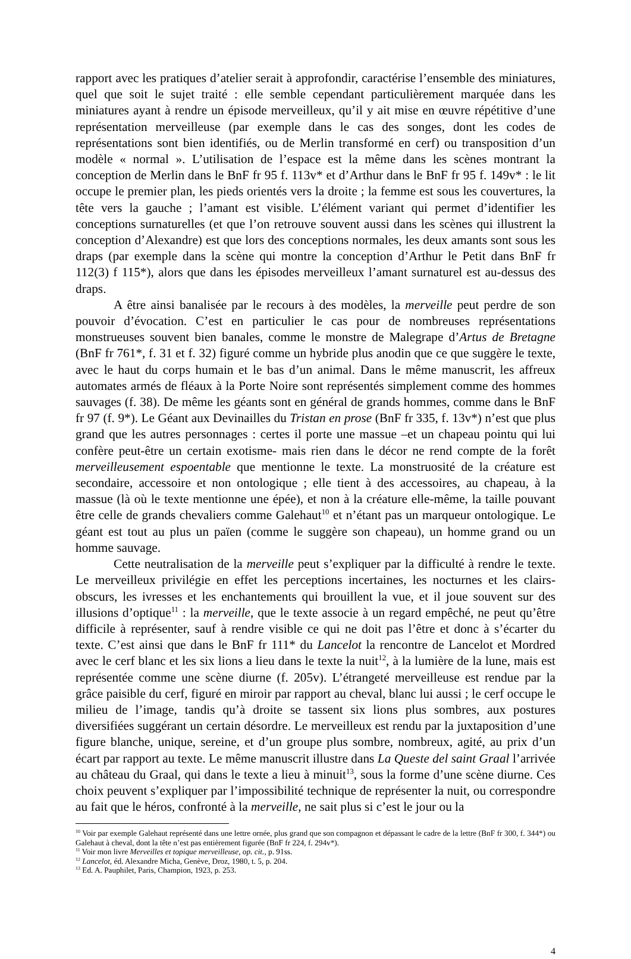rapport avec les pratiques d’atelier serait à approfondir, caractérise l’ensemble des miniatures, quel que soit le sujet traité : elle semble cependant particulièrement marquée dans les miniatures ayant à rendre un épisode merveilleux, qu’il y ait mise en œuvre répétitive d’une représentation merveilleuse (par exemple dans le cas des songes, dont les codes de représentations sont bien identifiés, ou de Merlin transformé en cerf) ou transposition d’un modèle « normal ». L’utilisation de l’espace est la même dans les scènes montrant la conception de Merlin dans le BnF fr 95 f. 113v* et d’Arthur dans le BnF fr 95 f. 149v* : le lit occupe le premier plan, les pieds orientés vers la droite ; la femme est sous les couvertures, la tête vers la gauche ; l’amant est visible. L’élément variant qui permet d’identifier les conceptions surnaturelles (et que l’on retrouve souvent aussi dans les scènes qui illustrent la conception d’Alexandre) est que lors des conceptions normales, les deux amants sont sous les draps (par exemple dans la scène qui montre la conception d’Arthur le Petit dans BnF fr 112(3) f 115*), alors que dans les épisodes merveilleux l’amant surnaturel est au-dessus des draps.
A être ainsi banalisée par le recours à des modèles, la merveille peut perdre de son pouvoir d’évocation. C’est en particulier le cas pour de nombreuses représentations monstrueuses souvent bien banales, comme le monstre de Malegrape d’Artus de Bretagne (BnF fr 761*, f. 31 et f. 32) figuré comme un hybride plus anodin que ce que suggère le texte, avec le haut du corps humain et le bas d’un animal. Dans le même manuscrit, les affreux automates armés de fléaux à la Porte Noire sont représentés simplement comme des hommes sauvages (f. 38). De même les géants sont en général de grands hommes, comme dans le BnF fr 97 (f. 9*). Le Géant aux Devinailles du Tristan en prose (BnF fr 335, f. 13v*) n’est que plus grand que les autres personnages : certes il porte une massue –et un chapeau pointu qui lui confère peut-être un certain exotisme- mais rien dans le décor ne rend compte de la forêt merveilleusement espoentable que mentionne le texte. La monstruosité de la créature est secondaire, accessoire et non ontologique ; elle tient à des accessoires, au chapeau, à la massue (là où le texte mentionne une épée), et non à la créature elle-même, la taille pouvant être celle de grands chevaliers comme Galehaut<sup>10</sup> et n’étant pas un marqueur ontologique. Le géant est tout au plus un païen (comme le suggère son chapeau), un homme grand ou un homme sauvage.
Cette neutralisation de la merveille peut s’expliquer par la difficulté à rendre le texte. Le merveilleux privilégie en effet les perceptions incertaines, les nocturnes et les clairs-obscurs, les ivresses et les enchantements qui brouillent la vue, et il joue souvent sur des illusions d’optique<sup>11</sup> : la merveille, que le texte associe à un regard empêché, ne peut qu’être difficile à représenter, sauf à rendre visible ce qui ne doit pas l’être et donc à s’écarter du texte. C’est ainsi que dans le BnF fr 111* du Lancelot la rencontre de Lancelot et Mordred avec le cerf blanc et les six lions a lieu dans le texte la nuit<sup>12</sup>, à la lumière de la lune, mais est représentée comme une scène diurne (f. 205v). L’étrangeté merveilleuse est rendue par la grâce paisible du cerf, figuré en miroir par rapport au cheval, blanc lui aussi ; le cerf occupe le milieu de l’image, tandis qu’à droite se tassent six lions plus sombres, aux postures diversifiées suggérant un certain désordre. Le merveilleux est rendu par la juxtaposition d’une figure blanche, unique, sereine, et d’un groupe plus sombre, nombreux, agité, au prix d’un écart par rapport au texte. Le même manuscrit illustre dans La Queste del saint Graal l’arrivée au château du Graal, qui dans le texte a lieu à minuit<sup>13</sup>, sous la forme d’une scène diurne. Ces choix peuvent s’expliquer par l’impossibilité technique de représenter la nuit, ou correspondre au fait que le héros, confronté à la merveille, ne sait plus si c’est le jour ou la
<sup>10</sup> Voir par exemple Galehaut représenté dans une lettre ornée, plus grand que son compagnon et dépassant le cadre de la lettre (BnF fr 300, f. 344*) ou Galehaut à cheval, dont la tête n’est pas entièrement figurée (BnF fr 224, f. 294v*).
<sup>11</sup> Voir mon livre Merveilles et topique merveilleuse, op. cit., p. 91ss.
<sup>12</sup> Lancelot, éd. Alexandre Micha, Genève, Droz, 1980, t. 5, p. 204.
<sup>13</sup> Ed. A. Pauphilet, Paris, Champion, 1923, p. 253.
4